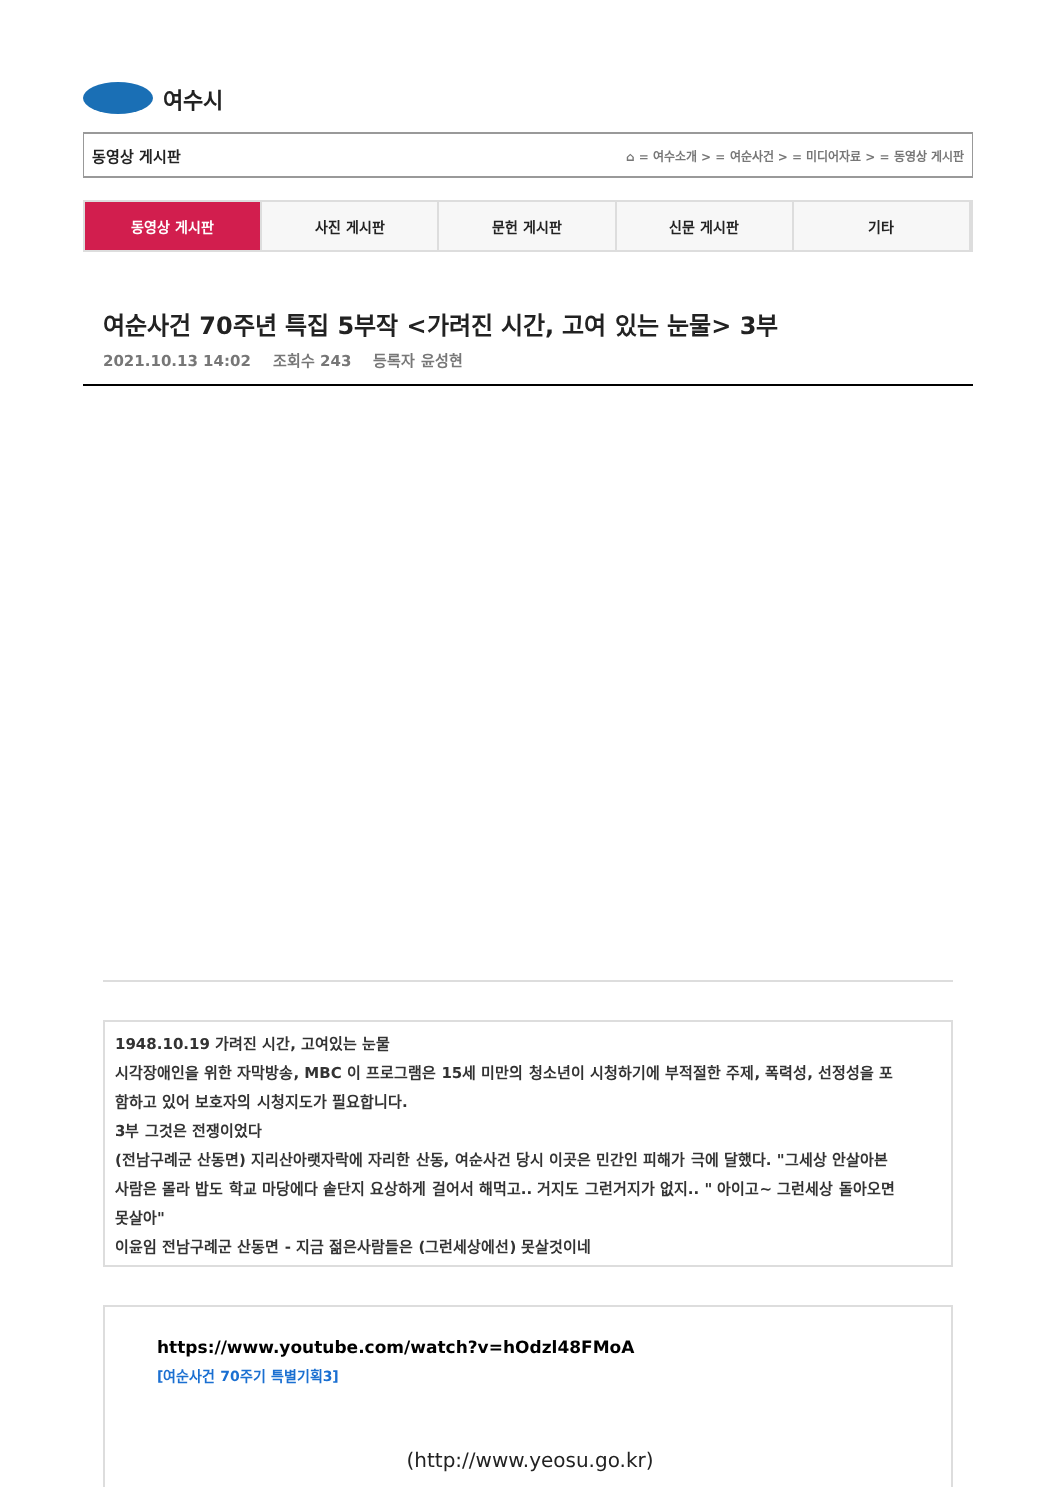여수시
동영상 게시판 ⌂ = 여수소개 > = 여순사건 > = 미디어자료 > = 동영상 게시판
동영상 게시판 사진 게시판 문헌 게시판 신문 게시판 기타
여순사건 70주년 특집 5부작 <가려진 시간, 고여 있는 눈물> 3부
2021.10.13 14:02 조회수 243 등록자 윤성현
1948.10.19 가려진 시간, 고여있는 눈물
시각장애인을 위한 자막방송, MBC 이 프로그램은 15세 미만의 청소년이 시청하기에 부적절한 주제, 폭력성, 선정성을 포함하고 있어 보호자의 시청지도가 필요합니다.
3부 그것은 전쟁이었다
(전남구례군 산동면) 지리산아랫자락에 자리한 산동, 여순사건 당시 이곳은 민간인 피해가 극에 달했다. "그세상 안살아본 사람은 몰라 밥도 학교 마당에다 솥단지 요상하게 걸어서 해먹고.. 거지도 그런거지가 없지.. " 아이고~ 그런세상 돌아오면 못살아"
이윤임 전남구례군 산동면 - 지금 젊은사람들은 (그런세상에선) 못살것이네
https://www.youtube.com/watch?v=hOdzl48FMoA
[여순사건 70주기 특별기획3]
(http://www.yeosu.go.kr)